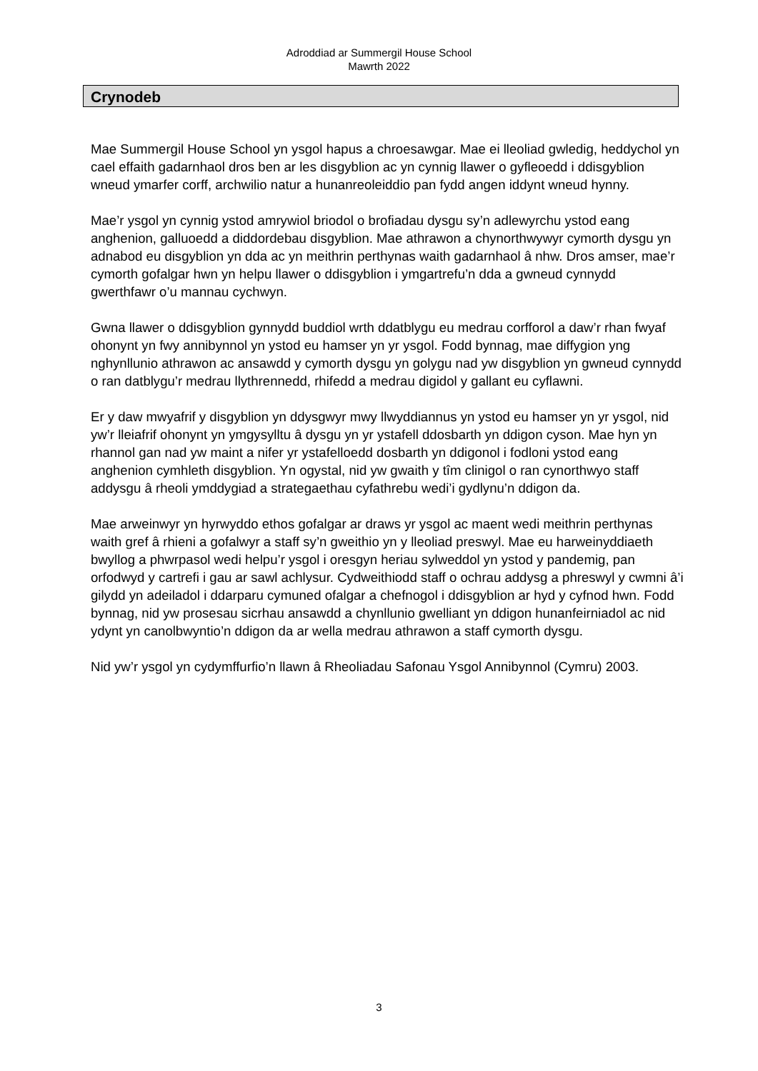Adroddiad ar Summergil House School
Mawrth 2022
Crynodeb
Mae Summergil House School yn ysgol hapus a chroesawgar. Mae ei lleoliad gwledig, heddychol yn cael effaith gadarnhaol dros ben ar les disgyblion ac yn cynnig llawer o gyfleoedd i ddisgyblion wneud ymarfer corff, archwilio natur a hunanreoleiddio pan fydd angen iddynt wneud hynny.
Mae’r ysgol yn cynnig ystod amrywiol briodol o brofiadau dysgu sy’n adlewyrchu ystod eang anghenion, galluoedd a diddordebau disgyblion. Mae athrawon a chynorthwywyr cymorth dysgu yn adnabod eu disgyblion yn dda ac yn meithrin perthynas waith gadarnhaol â nhw. Dros amser, mae’r cymorth gofalgar hwn yn helpu llawer o ddisgyblion i ymgartrefu’n dda a gwneud cynnydd gwerthfawr o’u mannau cychwyn.
Gwna llawer o ddisgyblion gynnydd buddiol wrth ddatblygu eu medrau corfforol a daw’r rhan fwyaf ohonynt yn fwy annibynnol yn ystod eu hamser yn yr ysgol. Fodd bynnag, mae diffygion yng nghynllunio athrawon ac ansawdd y cymorth dysgu yn golygu nad yw disgyblion yn gwneud cynnydd o ran datblygu’r medrau llythrennedd, rhifedd a medrau digidol y gallant eu cyflawni.
Er y daw mwyafrif y disgyblion yn ddysgwyr mwy llwyddiannus yn ystod eu hamser yn yr ysgol, nid yw’r lleiafrif ohonynt yn ymgysylltu â dysgu yn yr ystafell ddosbarth yn ddigon cyson. Mae hyn yn rhannol gan nad yw maint a nifer yr ystafelloedd dosbarth yn ddigonol i fodloni ystod eang anghenion cymhleth disgyblion. Yn ogystal, nid yw gwaith y tîm clinigol o ran cynorthwyo staff addysgu â rheoli ymddygiad a strategaethau cyfathrebu wedi’i gydlynu’n ddigon da.
Mae arweinwyr yn hyrwyddo ethos gofalgar ar draws yr ysgol ac maent wedi meithrin perthynas waith gref â rhieni a gofalwyr a staff sy’n gweithio yn y lleoliad preswyl. Mae eu harweinyddiaeth bwyllog a phwrpasol wedi helpu’r ysgol i oresgyn heriau sylweddol yn ystod y pandemig, pan orfodwyd y cartrefi i gau ar sawl achlysur. Cydweithiodd staff o ochrau addysg a phreswyl y cwmni â’i gilydd yn adeiladol i ddarparu cymuned ofalgar a chefnogol i ddisgyblion ar hyd y cyfnod hwn. Fodd bynnag, nid yw prosesau sicrhau ansawdd a chynllunio gwelliant yn ddigon hunanfeirniadol ac nid ydynt yn canolbwyntio’n ddigon da ar wella medrau athrawon a staff cymorth dysgu.
Nid yw’r ysgol yn cydymffurfio’n llawn â Rheoliadau Safonau Ysgol Annibynnol (Cymru) 2003.
3